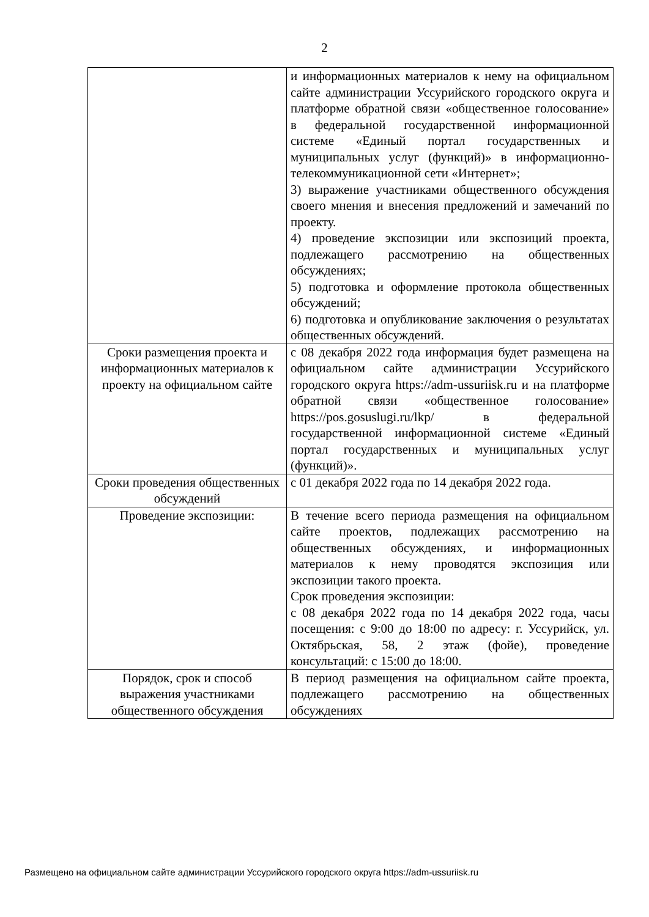2
| | и информационных материалов к нему на официальном сайте администрации Уссурийского городского округа и платформе обратной связи «общественное голосование» в федеральной государственной информационной системе «Единый портал государственных и муниципальных услуг (функций)» в информационно-телекоммуникационной сети «Интернет»; 3) выражение участниками общественного обсуждения своего мнения и внесения предложений и замечаний по проекту. 4) проведение экспозиции или экспозиций проекта, подлежащего рассмотрению на общественных обсуждениях; 5) подготовка и оформление протокола общественных обсуждений; 6) подготовка и опубликование заключения о результатах общественных обсуждений. |
| Сроки размещения проекта и информационных материалов к проекту на официальном сайте | с 08 декабря 2022 года информация будет размещена на официальном сайте администрации Уссурийского городского округа https://adm-ussuriisk.ru и на платформе обратной связи «общественное голосование» https://pos.gosuslugi.ru/lkp/ в федеральной государственной информационной системе «Единый портал государственных и муниципальных услуг (функций)». |
| Сроки проведения общественных обсуждений | с 01 декабря 2022 года по 14 декабря 2022 года. |
| Проведение экспозиции: | В течение всего периода размещения на официальном сайте проектов, подлежащих рассмотрению на общественных обсуждениях, и информационных материалов к нему проводятся экспозиция или экспозиции такого проекта. Срок проведения экспозиции: с 08 декабря 2022 года по 14 декабря 2022 года, часы посещения: с 9:00 до 18:00 по адресу: г. Уссурийск, ул. Октябрьская, 58, 2 этаж (фойе), проведение консультаций: с 15:00 до 18:00. |
| Порядок, срок и способ выражения участниками общественного обсуждения | В период размещения на официальном сайте проекта, подлежащего рассмотрению на общественных обсуждениях |
Размещено на официальном сайте администрации Уссурийского городского округа https://adm-ussuriisk.ru